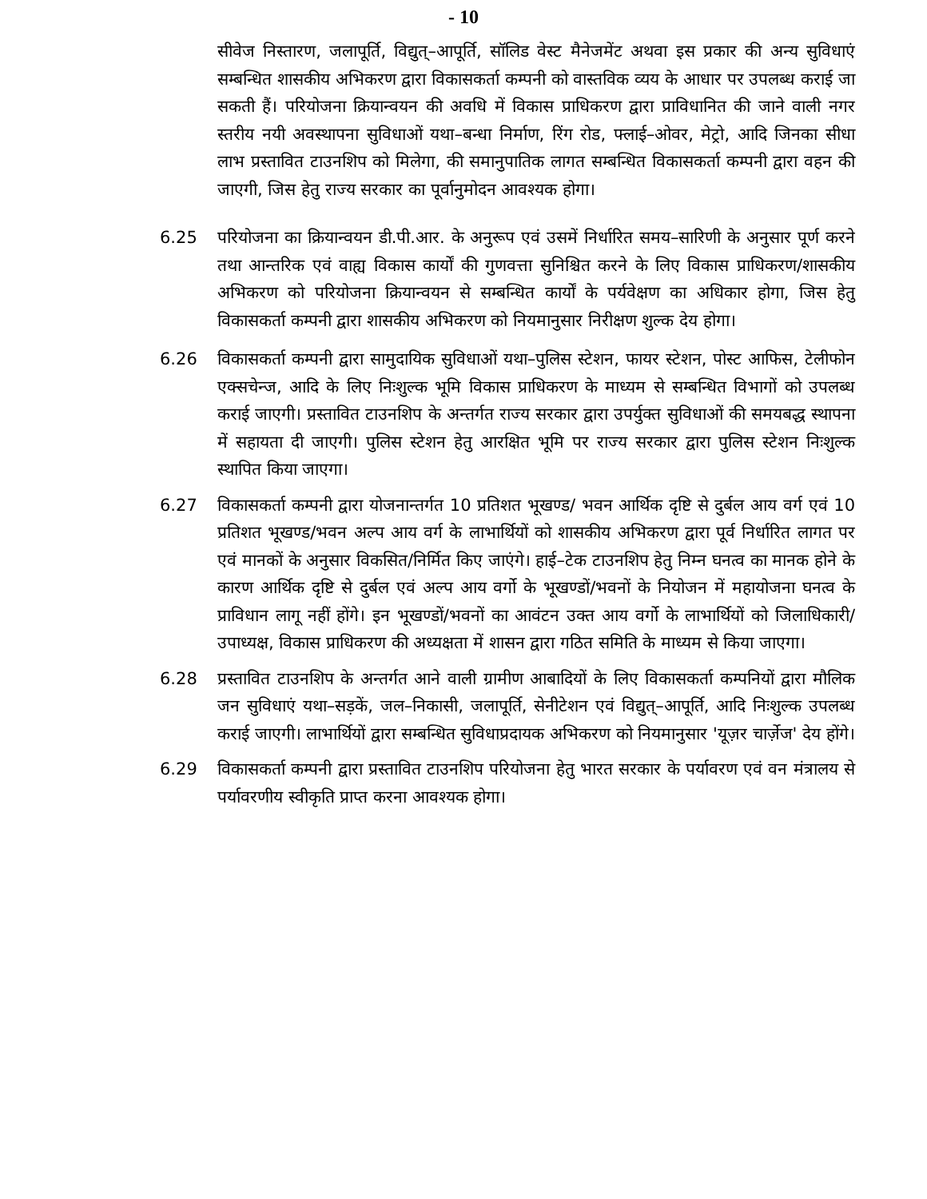- 10
सीवेज निस्तारण, जलापूर्ति, विद्युत्–आपूर्ति, सॉलिड वेस्ट मैनेजमेंट अथवा इस प्रकार की अन्य सुविधाएं सम्बन्धित शासकीय अभिकरण द्वारा विकासकर्ता कम्पनी को वास्तविक व्यय के आधार पर उपलब्ध कराई जा सकती हैं। परियोजना क्रियान्वयन की अवधि में विकास प्राधिकरण द्वारा प्राविधानित की जाने वाली नगर स्तरीय नयी अवस्थापना सुविधाओं यथा–बन्धा निर्माण, रिंग रोड, फ्लाई–ओवर, मेट्रो, आदि जिनका सीधा लाभ प्रस्तावित टाउनशिप को मिलेगा, की समानुपातिक लागत सम्बन्धित विकासकर्ता कम्पनी द्वारा वहन की जाएगी, जिस हेतु राज्य सरकार का पूर्वानुमोदन आवश्यक होगा।
6.25 परियोजना का क्रियान्वयन डी.पी.आर. के अनुरूप एवं उसमें निर्धारित समय–सारिणी के अनुसार पूर्ण करने तथा आन्तरिक एवं वाह्य विकास कार्यों की गुणवत्ता सुनिश्चित करने के लिए विकास प्राधिकरण/शासकीय अभिकरण को परियोजना क्रियान्वयन से सम्बन्धित कार्यों के पर्यवेक्षण का अधिकार होगा, जिस हेतु विकासकर्ता कम्पनी द्वारा शासकीय अभिकरण को नियमानुसार निरीक्षण शुल्क देय होगा।
6.26 विकासकर्ता कम्पनी द्वारा सामुदायिक सुविधाओं यथा–पुलिस स्टेशन, फायर स्टेशन, पोस्ट आफिस, टेलीफोन एक्सचेन्ज, आदि के लिए निःशुल्क भूमि विकास प्राधिकरण के माध्यम से सम्बन्धित विभागों को उपलब्ध कराई जाएगी। प्रस्तावित टाउनशिप के अन्तर्गत राज्य सरकार द्वारा उपर्युक्त सुविधाओं की समयबद्ध स्थापना में सहायता दी जाएगी। पुलिस स्टेशन हेतु आरक्षित भूमि पर राज्य सरकार द्वारा पुलिस स्टेशन निःशुल्क स्थापित किया जाएगा।
6.27 विकासकर्ता कम्पनी द्वारा योजनान्तर्गत 10 प्रतिशत भूखण्ड/ भवन आर्थिक दृष्टि से दुर्बल आय वर्ग एवं 10 प्रतिशत भूखण्ड/भवन अल्प आय वर्ग के लाभार्थियों को शासकीय अभिकरण द्वारा पूर्व निर्धारित लागत पर एवं मानकों के अनुसार विकसित/निर्मित किए जाएंगे। हाई–टेक टाउनशिप हेतु निम्न घनत्व का मानक होने के कारण आर्थिक दृष्टि से दुर्बल एवं अल्प आय वर्गो के भूखण्डों/भवनों के नियोजन में महायोजना घनत्व के प्राविधान लागू नहीं होंगे। इन भूखण्डों/भवनों का आवंटन उक्त आय वर्गो के लाभार्थियों को जिलाधिकारी/उपाध्यक्ष, विकास प्राधिकरण की अध्यक्षता में शासन द्वारा गठित समिति के माध्यम से किया जाएगा।
6.28 प्रस्तावित टाउनशिप के अन्तर्गत आने वाली ग्रामीण आबादियों के लिए विकासकर्ता कम्पनियों द्वारा मौलिक जन सुविधाएं यथा–सड़कें, जल–निकासी, जलापूर्ति, सेनीटेशन एवं विद्युत्–आपूर्ति, आदि निःशुल्क उपलब्ध कराई जाएगी। लाभार्थियों द्वारा सम्बन्धित सुविधाप्रदायक अभिकरण को नियमानुसार 'यूज़र चार्ज़ेज' देय होंगे।
6.29 विकासकर्ता कम्पनी द्वारा प्रस्तावित टाउनशिप परियोजना हेतु भारत सरकार के पर्यावरण एवं वन मंत्रालय से पर्यावरणीय स्वीकृति प्राप्त करना आवश्यक होगा।